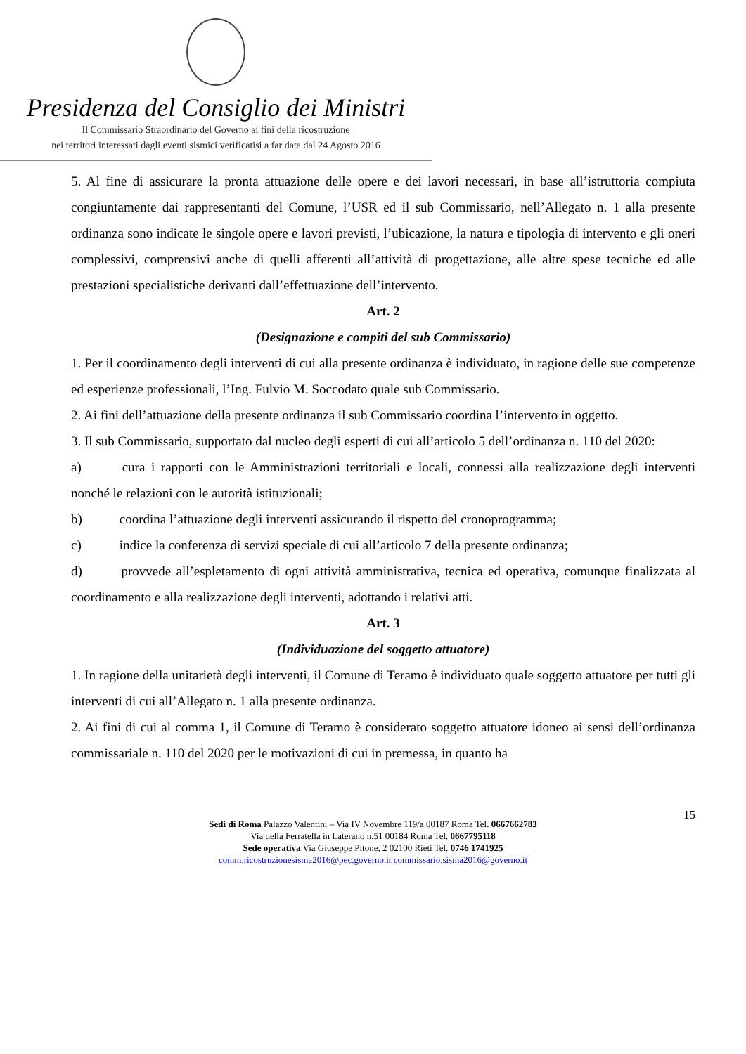Presidenza del Consiglio dei Ministri
Il Commissario Straordinario del Governo ai fini della ricostruzione
nei territori interessati dagli eventi sismici verificatisi a far data dal 24 Agosto 2016
5. Al fine di assicurare la pronta attuazione delle opere e dei lavori necessari, in base all’istruttoria compiuta congiuntamente dai rappresentanti del Comune, l’USR ed il sub Commissario, nell’Allegato n. 1 alla presente ordinanza sono indicate le singole opere e lavori previsti, l’ubicazione, la natura e tipologia di intervento e gli oneri complessivi, comprensivi anche di quelli afferenti all’attività di progettazione, alle altre spese tecniche ed alle prestazioni specialistiche derivanti dall’effettuazione dell’intervento.
Art. 2
(Designazione e compiti del sub Commissario)
1. Per il coordinamento degli interventi di cui alla presente ordinanza è individuato, in ragione delle sue competenze ed esperienze professionali, l’Ing. Fulvio M. Soccodato quale sub Commissario.
2. Ai fini dell’attuazione della presente ordinanza il sub Commissario coordina l’intervento in oggetto.
3. Il sub Commissario, supportato dal nucleo degli esperti di cui all’articolo 5 dell’ordinanza n. 110 del 2020:
a) cura i rapporti con le Amministrazioni territoriali e locali, connessi alla realizzazione degli interventi nonché le relazioni con le autorità istituzionali;
b) coordina l’attuazione degli interventi assicurando il rispetto del cronoprogramma;
c) indice la conferenza di servizi speciale di cui all’articolo 7 della presente ordinanza;
d) provvede all’espletamento di ogni attività amministrativa, tecnica ed operativa, comunque finalizzata al coordinamento e alla realizzazione degli interventi, adottando i relativi atti.
Art. 3
(Individuazione del soggetto attuatore)
1. In ragione della unitarietà degli interventi, il Comune di Teramo è individuato quale soggetto attuatore per tutti gli interventi di cui all’Allegato n. 1 alla presente ordinanza.
2. Ai fini di cui al comma 1, il Comune di Teramo è considerato soggetto attuatore idoneo ai sensi dell’ordinanza commissariale n. 110 del 2020 per le motivazioni di cui in premessa, in quanto ha
15
Sedi di Roma Palazzo Valentini – Via IV Novembre 119/a 00187 Roma Tel. 0667662783
Via della Ferratella in Laterano n.51 00184 Roma Tel. 0667795118
Sede operativa Via Giuseppe Pitone, 2 02100 Rieti Tel. 0746 1741925
comm.ricostruzionesisma2016@pec.governo.it commissario.sisma2016@governo.it